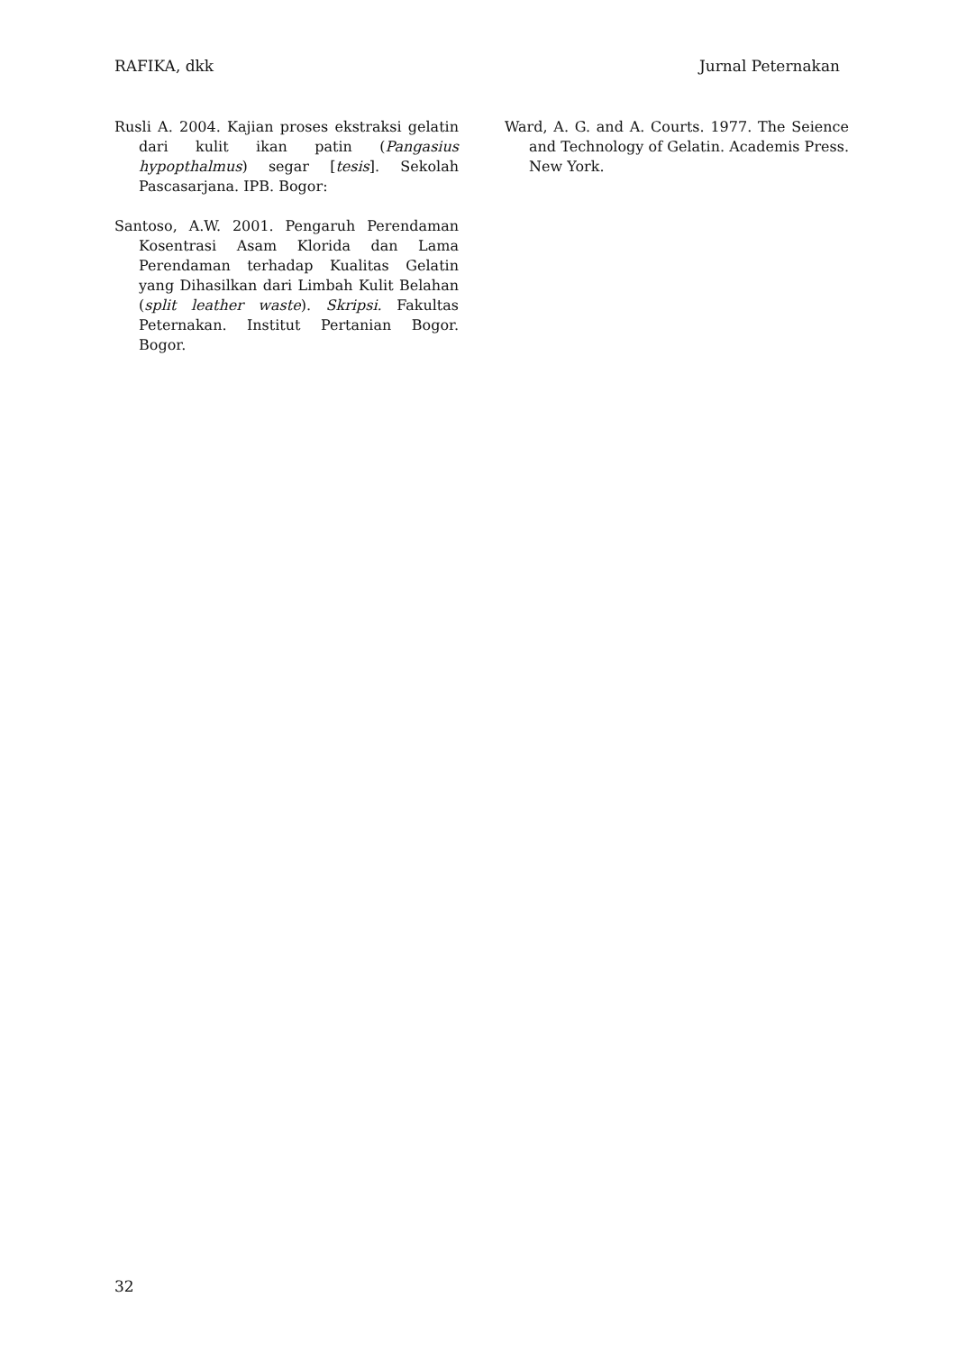RAFIKA, dkk Jurnal Peternakan
Rusli A. 2004. Kajian proses ekstraksi gelatin dari kulit ikan patin (Pangasius hypopthalmus) segar [tesis]. Sekolah Pascasarjana. IPB. Bogor:
Santoso, A.W. 2001. Pengaruh Perendaman Kosentrasi Asam Klorida dan Lama Perendaman terhadap Kualitas Gelatin yang Dihasilkan dari Limbah Kulit Belahan (split leather waste). Skripsi. Fakultas Peternakan. Institut Pertanian Bogor. Bogor.
Ward, A. G. and A. Courts. 1977. The Seience and Technology of Gelatin. Academis Press. New York.
32